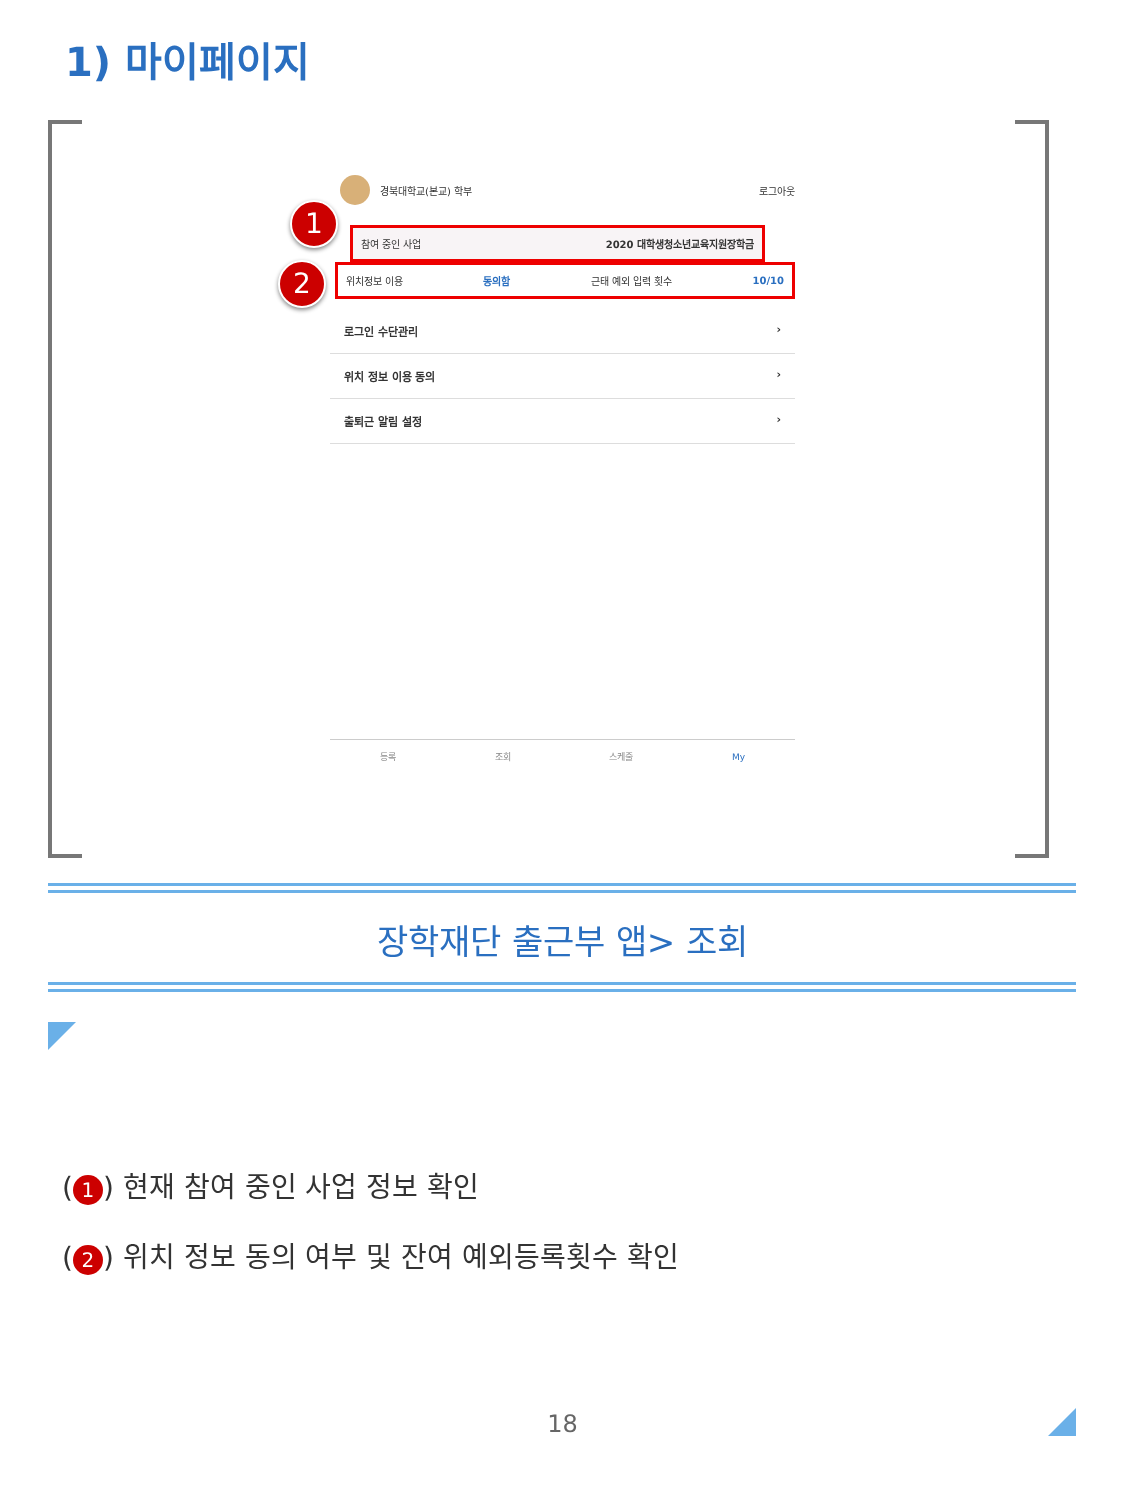1) 마이페이지
경북대학교(본교) 학부 로그아웃
1
참여 중인 사업 2020 대학생청소년교육지원장학금
2
위치정보 이용 동의함 근태 예외 입력 횟수 10/10
로그인 수단관리 ›
위치 정보 이용 동의 ›
출퇴근 알림 설정 ›
등록 조회 스케줄 My
장학재단 출근부 앱> 조회
(1) 현재 참여 중인 사업 정보 확인
(2) 위치 정보 동의 여부 및 잔여 예외등록횟수 확인
18